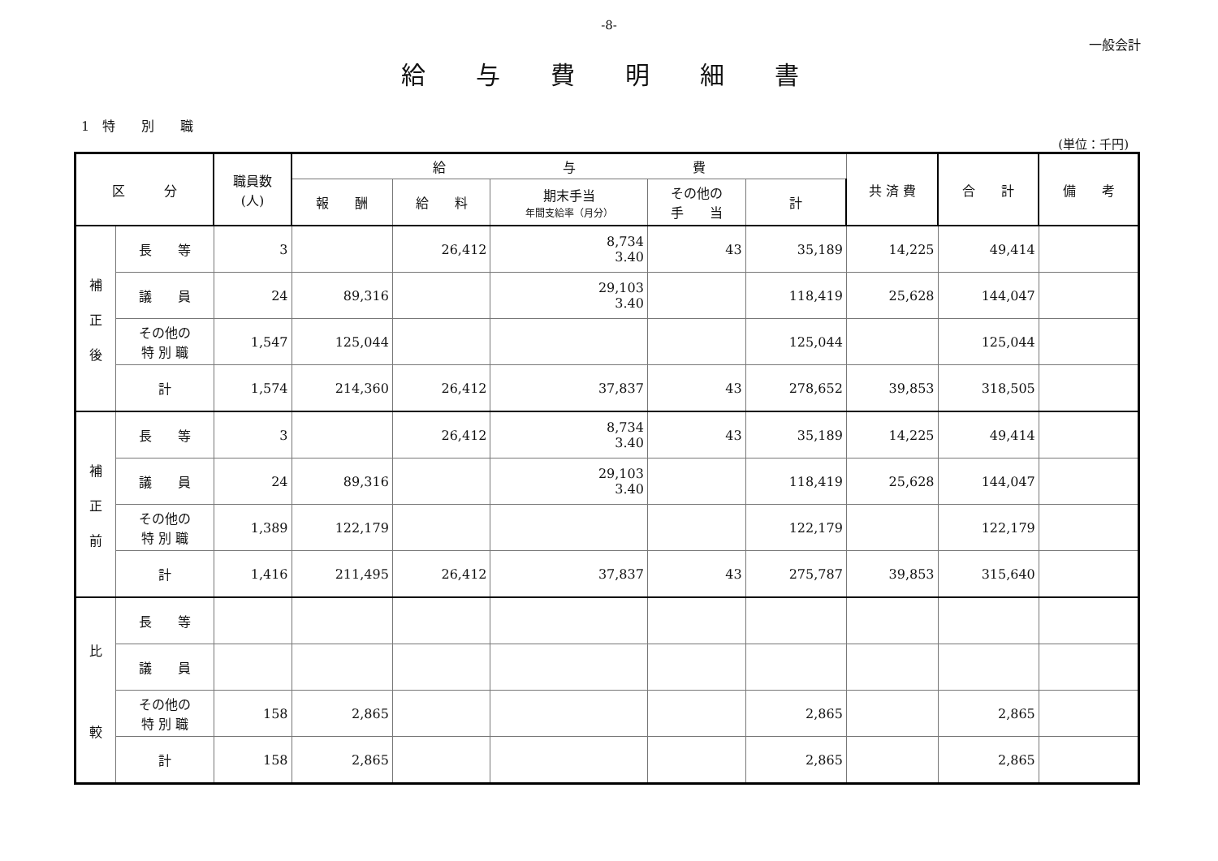-8-
一般会計
給与費明細書
1　特　　別　　職
(単位：千円)
| 区 分 | | 職員数 (人) | 給 与 費 | | | | | 共 済 費 | 合 計 | 備 考 |
| --- | --- | --- | --- | --- | --- | --- | --- | --- | --- | --- |
| | | | 報 酬 | 給 料 | 期末手当 年間支給率（月分） | その他の 手 当 | 計 | | | |
| 補 正 後 | 長 等 | 3 | | 26,412 | 8,734 3.40 | 43 | 35,189 | 14,225 | 49,414 | |
| | 議 員 | 24 | 89,316 | | 29,103 3.40 | | 118,419 | 25,628 | 144,047 | |
| | その他の 特 別 職 | 1,547 | 125,044 | | | | 125,044 | | 125,044 | |
| | 計 | 1,574 | 214,360 | 26,412 | 37,837 | 43 | 278,652 | 39,853 | 318,505 | |
| 補 正 前 | 長 等 | 3 | | 26,412 | 8,734 3.40 | 43 | 35,189 | 14,225 | 49,414 | |
| | 議 員 | 24 | 89,316 | | 29,103 3.40 | | 118,419 | 25,628 | 144,047 | |
| | その他の 特 別 職 | 1,389 | 122,179 | | | | 122,179 | | 122,179 | |
| | 計 | 1,416 | 211,495 | 26,412 | 37,837 | 43 | 275,787 | 39,853 | 315,640 | |
| 比 較 | 長 等 | | | | | | | | | |
| | 議 員 | | | | | | | | | |
| | その他の 特 別 職 | 158 | 2,865 | | | | 2,865 | | 2,865 | |
| | 計 | 158 | 2,865 | | | | 2,865 | | 2,865 | |